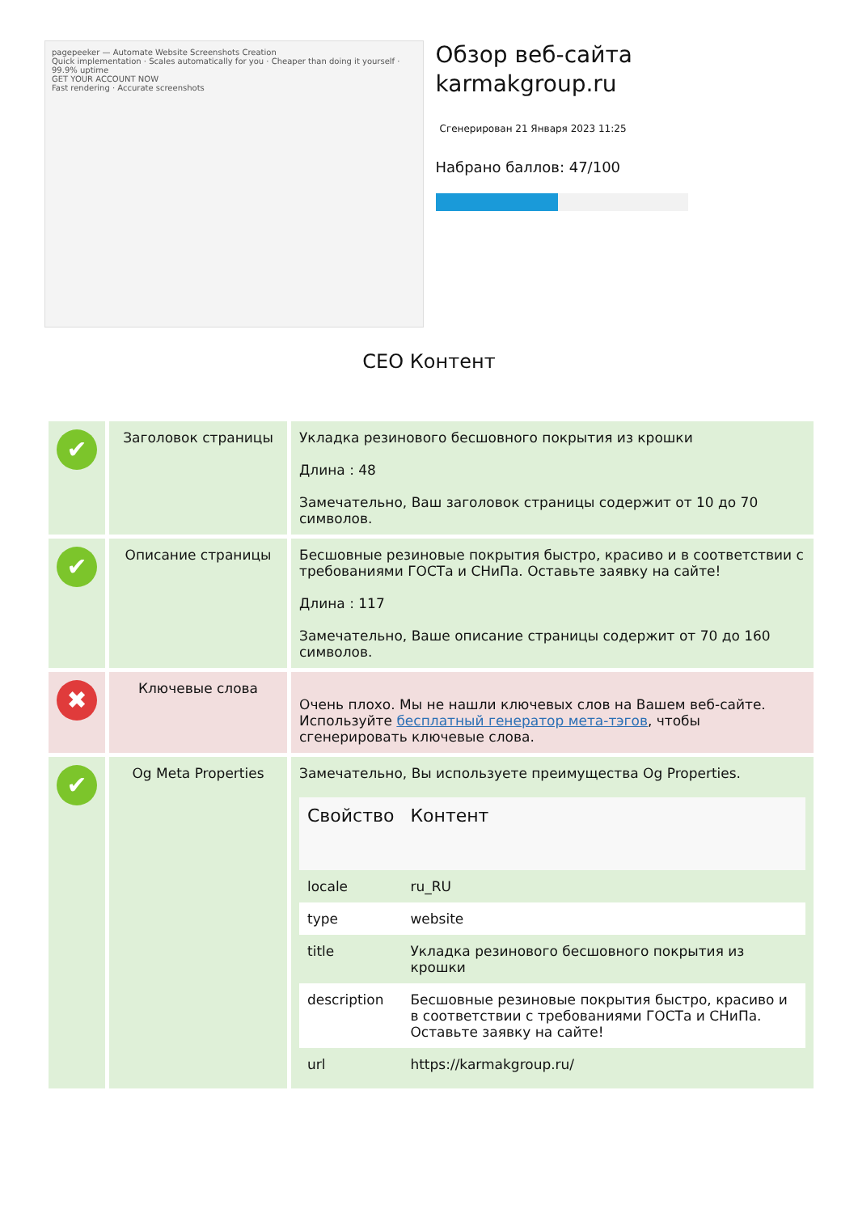pagepeeker — Automate Website Screenshots Creation
Quick implementation · Scales automatically for you · Cheaper than doing it yourself · 99.9% uptime
GET YOUR ACCOUNT NOW
Fast rendering · Accurate screenshots
Обзор веб-сайта karmakgroup.ru
Сгенерирован 21 Января 2023 11:25
Набрано баллов: 47/100
CEO Контент
| ✔ | Заголовок страницы | Укладка резинового бесшовного покрытия из крошки Длина : 48 Замечательно, Ваш заголовок страницы содержит от 10 до 70 символов. |
| ✔ | Описание страницы | Бесшовные резиновые покрытия быстро, красиво и в соответствии с требованиями ГОСТа и СНиПа. Оставьте заявку на сайте! Длина : 117 Замечательно, Ваше описание страницы содержит от 70 до 160 символов. |
| ✖ | Ключевые слова | Очень плохо. Мы не нашли ключевых слов на Вашем веб-сайте. Используйте бесплатный генератор мета-тэгов , чтобы сгенерировать ключевые слова. |
| ✔ | Og Meta Properties | Замечательно, Вы используете преимущества Og Properties. / Свойство / Контент / / --- / --- / / locale / ru_RU / / type / website / / title / Укладка резинового бесшовного покрытия из крошки / / description / Бесшовные резиновые покрытия быстро, красиво и в соответствии с требованиями ГОСТа и СНиПа. Оставьте заявку на сайте! / / url / https://karmakgroup.ru/ / |